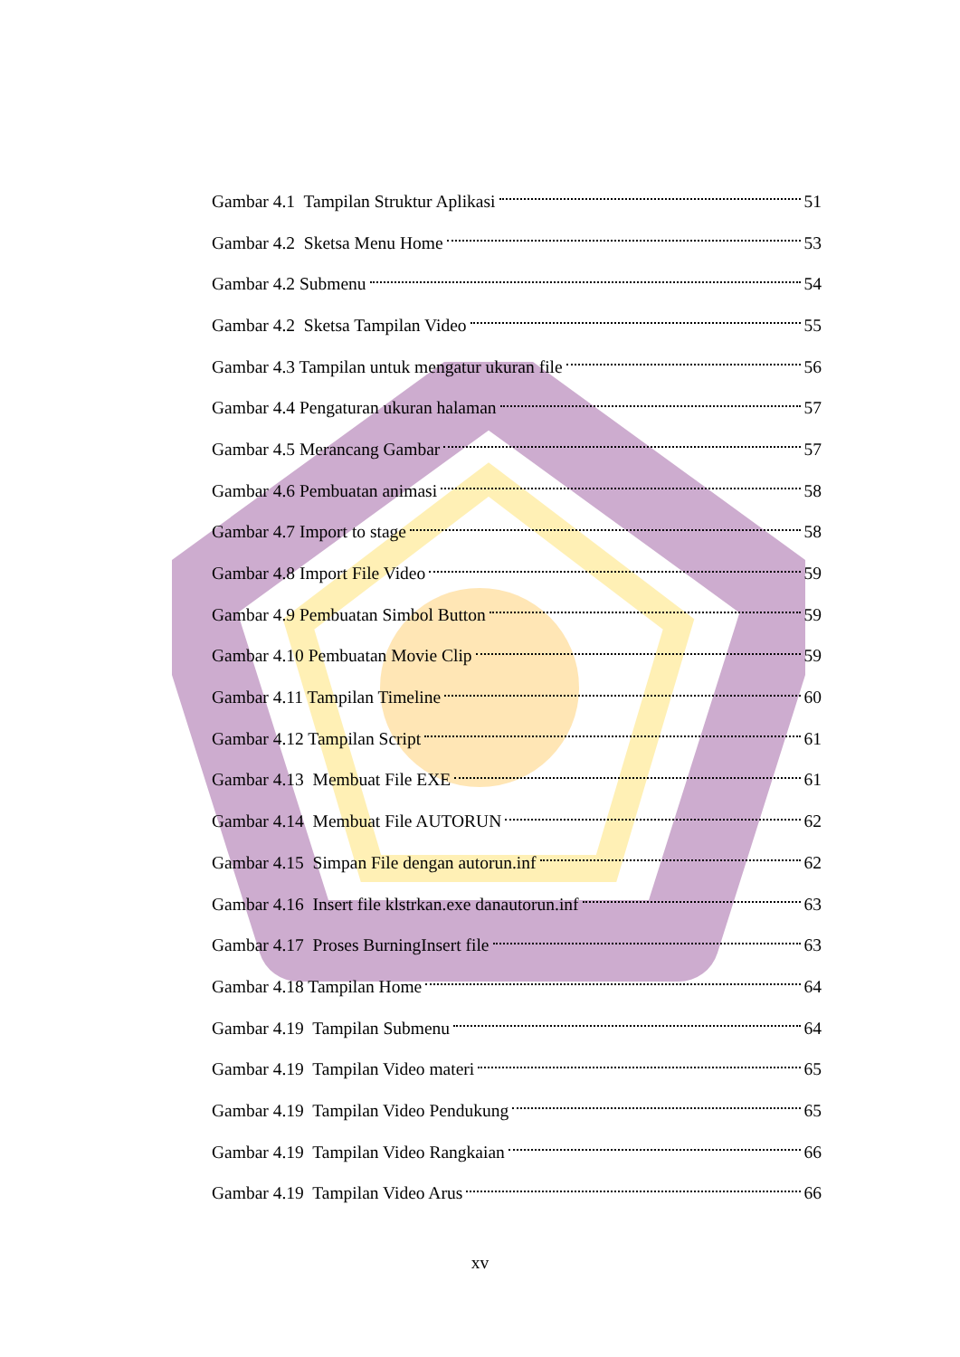Gambar 4.1 Tampilan Struktur Aplikasi 51
Gambar 4.2 Sketsa Menu Home 53
Gambar 4.2 Submenu 54
Gambar 4.2 Sketsa Tampilan Video 55
Gambar 4.3 Tampilan untuk mengatur ukuran file 56
Gambar 4.4 Pengaturan ukuran halaman 57
Gambar 4.5 Merancang Gambar 57
Gambar 4.6 Pembuatan animasi 58
Gambar 4.7 Import to stage 58
Gambar 4.8 Import File Video 59
Gambar 4.9 Pembuatan Simbol Button 59
Gambar 4.10 Pembuatan Movie Clip 59
Gambar 4.11 Tampilan Timeline 60
Gambar 4.12 Tampilan Script 61
Gambar 4.13 Membuat File EXE 61
Gambar 4.14 Membuat File AUTORUN 62
Gambar 4.15 Simpan File dengan autorun.inf 62
Gambar 4.16 Insert file klstrkan.exe danautorun.inf 63
Gambar 4.17 Proses BurningInsert file 63
Gambar 4.18 Tampilan Home 64
Gambar 4.19 Tampilan Submenu 64
Gambar 4.19 Tampilan Video materi 65
Gambar 4.19 Tampilan Video Pendukung 65
Gambar 4.19 Tampilan Video Rangkaian 66
Gambar 4.19 Tampilan Video Arus 66
xv